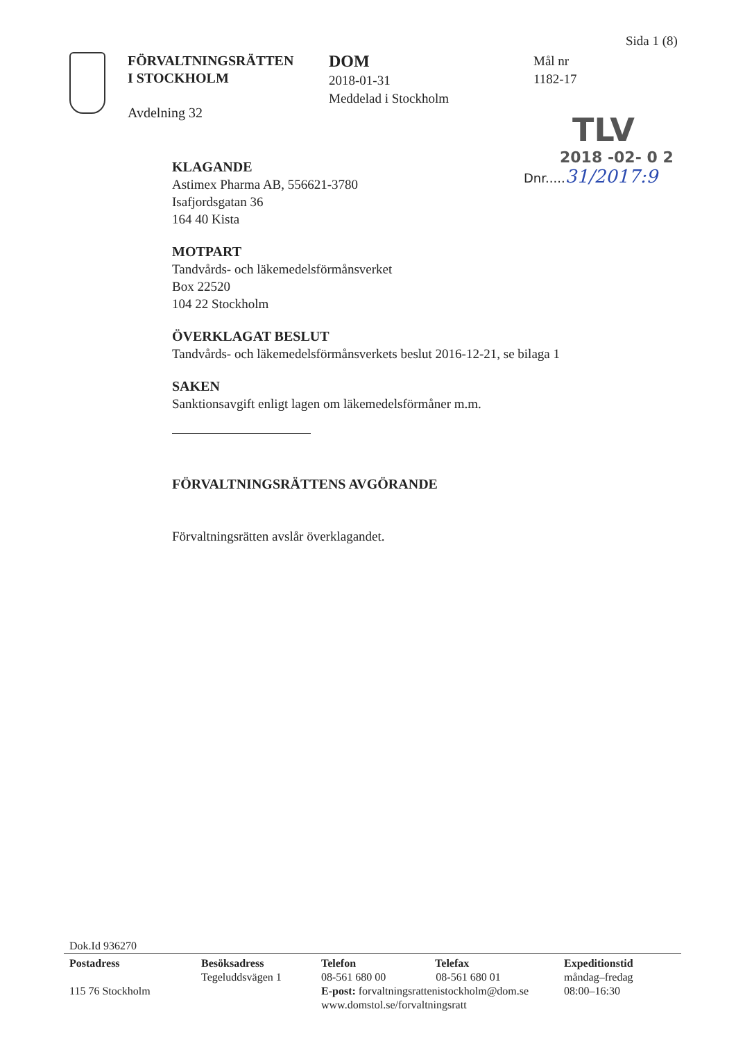Sida 1 (8)
FÖRVALTNINGSRÄTTEN
I STOCKHOLM
Avdelning 32
DOM
2018-01-31
Meddelad i Stockholm
Mål nr
1182-17
TLV
2018 -02- 0 2
Dnr.....31/2017:9
KLAGANDE
Astimex Pharma AB, 556621-3780
Isafjordsgatan 36
164 40 Kista
MOTPART
Tandvårds- och läkemedelsförmånsverket
Box 22520
104 22 Stockholm
ÖVERKLAGAT BESLUT
Tandvårds- och läkemedelsförmånsverkets beslut 2016-12-21, se bilaga 1
SAKEN
Sanktionsavgift enligt lagen om läkemedelsförmåner m.m.
FÖRVALTNINGSRÄTTENS AVGÖRANDE
Förvaltningsrätten avslår överklagandet.
Dok.Id 936270
Postadress
115 76 Stockholm
Besöksadress
Tegeluddsvägen 1
Telefon Telefax
08-561 680 00 08-561 680 01
E-post: forvaltningsrattenistockholm@dom.se
www.domstol.se/forvaltningsratt
Expeditionstid
måndag–fredag
08:00–16:30